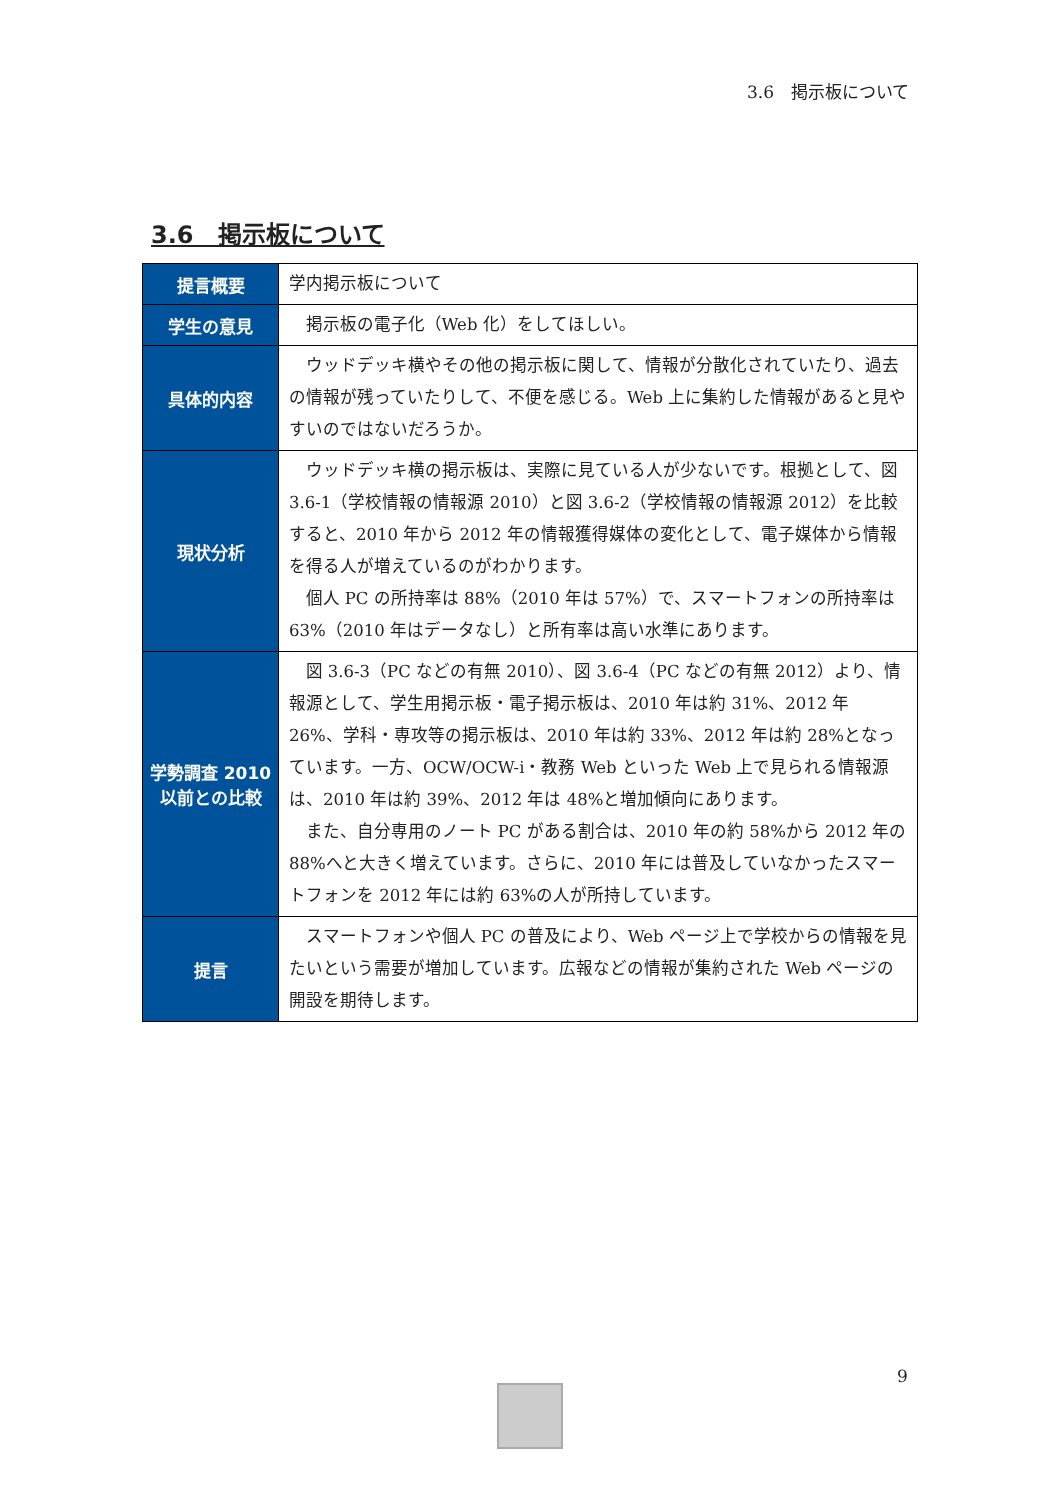3.6　掲示板について
3.6　掲示板について
| 提言概要 | 学内掲示板について |
| 学生の意見 | 掲示板の電子化（Web 化）をしてほしい。 |
| 具体的内容 | ウッドデッキ横やその他の掲示板に関して、情報が分散化されていたり、過去の情報が残っていたりして、不便を感じる。Web 上に集約した情報があると見やすいのではないだろうか。 |
| 現状分析 | ウッドデッキ横の掲示板は、実際に見ている人が少ないです。根拠として、図 3.6-1（学校情報の情報源 2010）と図 3.6-2（学校情報の情報源 2012）を比較すると、2010 年から 2012 年の情報獲得媒体の変化として、電子媒体から情報を得る人が増えているのがわかります。 個人 PC の所持率は 88%（2010 年は 57%）で、スマートフォンの所持率は 63%（2010 年はデータなし）と所有率は高い水準にあります。 |
| 学勢調査 2010 以前との比較 | 図 3.6-3（PC などの有無 2010）、図 3.6-4（PC などの有無 2012）より、情報源として、学生用掲示板・電子掲示板は、2010 年は約 31%、2012 年 26%、学科・専攻等の掲示板は、2010 年は約 33%、2012 年は約 28%となっています。一方、OCW/OCW-i・教務 Web といった Web 上で見られる情報源は、2010 年は約 39%、2012 年は 48%と増加傾向にあります。 また、自分専用のノート PC がある割合は、2010 年の約 58%から 2012 年の 88%へと大きく増えています。さらに、2010 年には普及していなかったスマートフォンを 2012 年には約 63%の人が所持しています。 |
| 提言 | スマートフォンや個人 PC の普及により、Web ページ上で学校からの情報を見たいという需要が増加しています。広報などの情報が集約された Web ページの開設を期待します。 |
9